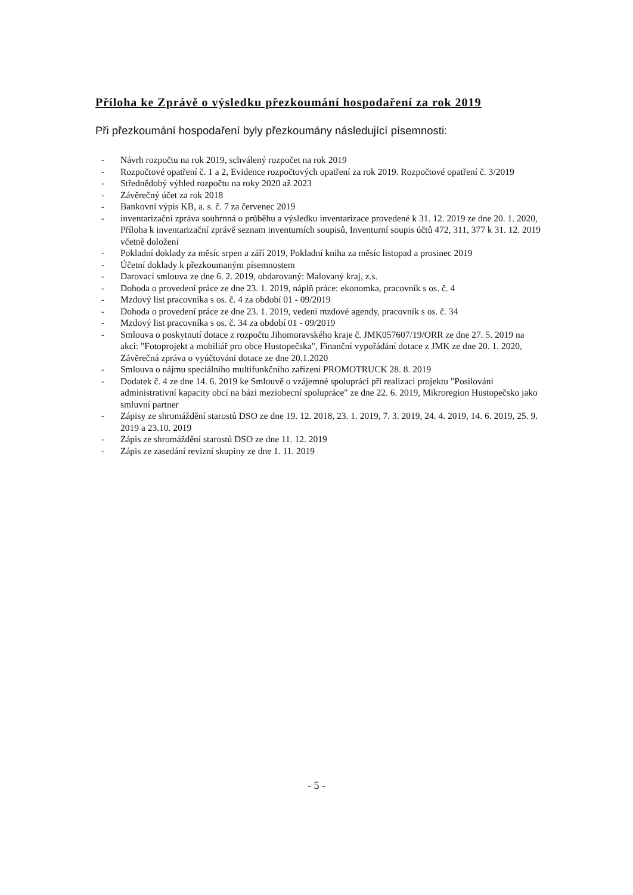Příloha ke Zprávě o výsledku přezkoumání hospodaření za rok 2019
Při přezkoumání hospodaření byly přezkoumány následující písemnosti:
- Návrh rozpočtu na rok 2019, schválený rozpočet na rok 2019
- Rozpočtové opatření č. 1 a 2, Evidence rozpočtových opatření za rok 2019. Rozpočtové opatření č. 3/2019
- Střednědobý výhled rozpočtu na roky 2020 až 2023
- Závěrečný účet za rok 2018
- Bankovní výpis KB, a. s. č. 7 za červenec 2019
- inventarizační zpráva souhrnná o průběhu a výsledku inventarizace provedené k 31. 12. 2019 ze dne 20. 1. 2020, Příloha k inventarizační zprávě seznam inventurních soupisů, Inventurní soupis účtů 472, 311, 377 k 31. 12. 2019 včetně doložení
- Pokladní doklady za měsíc srpen a září 2019, Pokladní kniha za měsíc listopad a prosinec 2019
- Účetní doklady k přezkoumaným písemnostem
- Darovací smlouva ze dne 6. 2. 2019, obdarovaný: Malovaný kraj, z.s.
- Dohoda o provedení práce ze dne 23. 1. 2019, náplň práce: ekonomka, pracovník s os. č. 4
- Mzdový list pracovníka s os. č. 4 za období 01 - 09/2019
- Dohoda o provedení práce ze dne 23. 1. 2019, vedení mzdové agendy, pracovník s os. č. 34
- Mzdový list pracovníka s os. č. 34 za období 01 - 09/2019
- Smlouva o poskytnutí dotace z rozpočtu Jihomoravského kraje č. JMK057607/19/ORR ze dne 27. 5. 2019 na akci: "Fotoprojekt a mobiliář pro obce Hustopečska", Finanční vypořádání dotace z JMK ze dne 20. 1. 2020, Závěrečná zpráva o vyúčtování dotace ze dne 20.1.2020
- Smlouva o nájmu speciálního multifunkčního zařízení PROMOTRUCK 28. 8. 2019
- Dodatek č. 4 ze dne 14. 6. 2019 ke Smlouvě o vzájemné spolupráci při realizaci projektu "Posilování administrativní kapacity obcí na bázi meziobecní spolupráce" ze dne 22. 6. 2019, Mikroregion Hustopečsko jako smluvní partner
- Zápisy ze shromáždění starostů DSO ze dne 19. 12. 2018, 23. 1. 2019, 7. 3. 2019, 24. 4. 2019, 14. 6. 2019, 25. 9. 2019 a 23.10. 2019
- Zápis ze shromáždění starostů DSO ze dne 11. 12. 2019
- Zápis ze zasedání revizní skupiny ze dne 1. 11. 2019
- 5 -